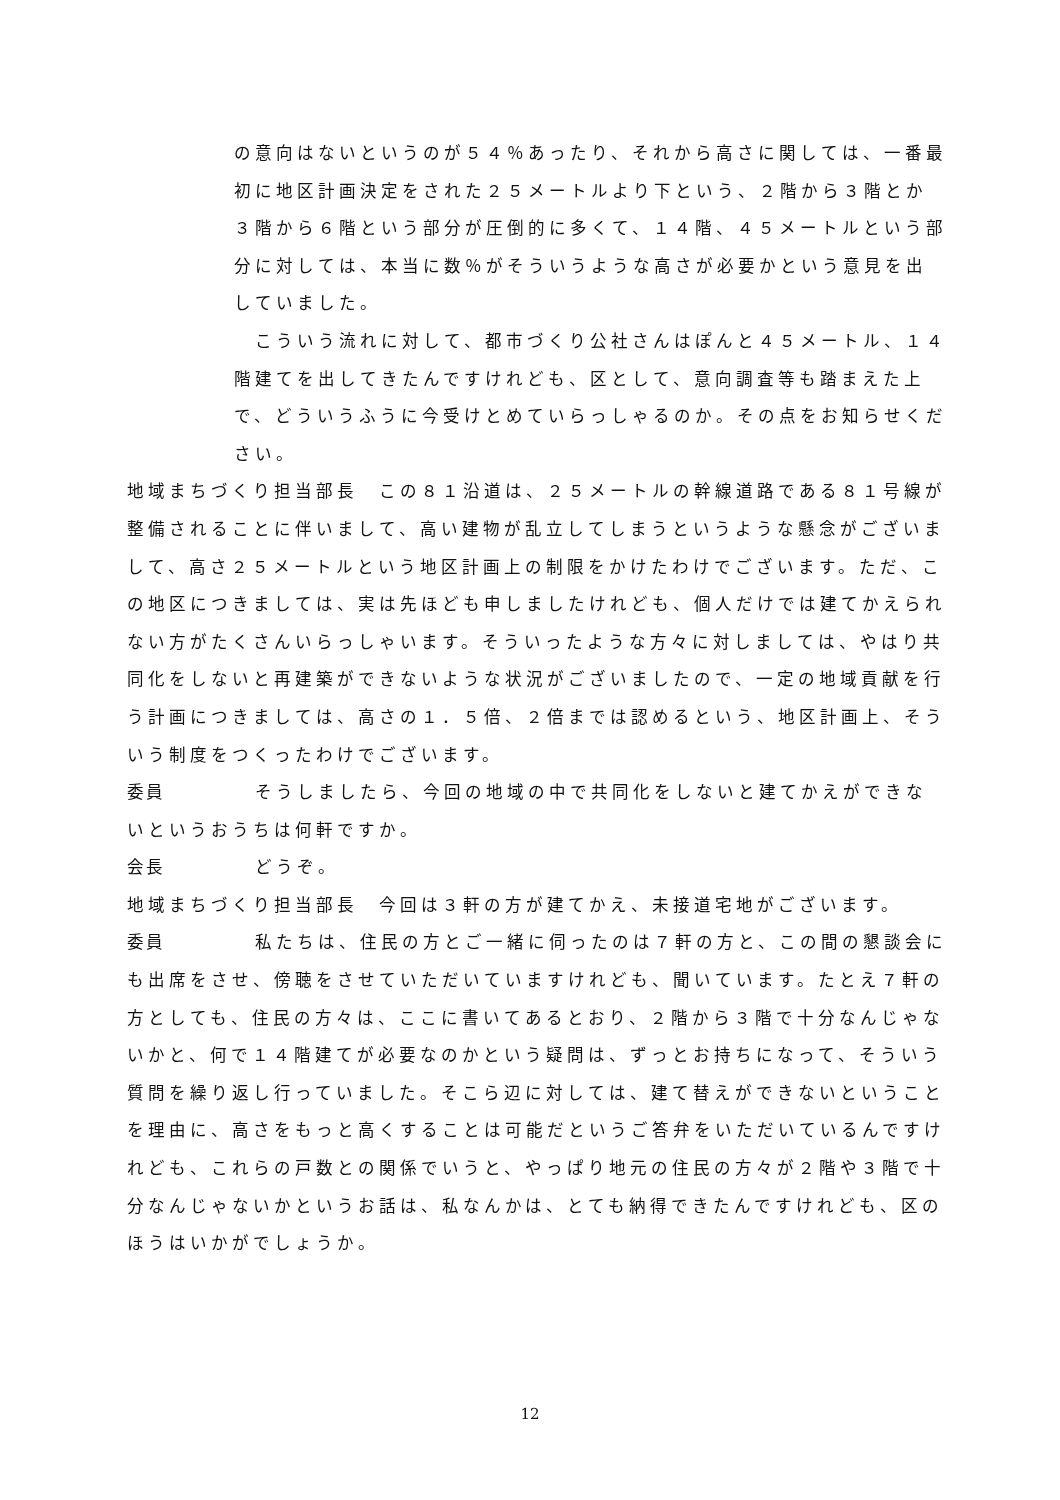の意向はないというのが５４％あったり、それから高さに関しては、一番最初に地区計画決定をされた２５メートルより下という、２階から３階とか３階から６階という部分が圧倒的に多くて、１４階、４５メートルという部分に対しては、本当に数％がそういうような高さが必要かという意見を出していました。
　こういう流れに対して、都市づくり公社さんはぽんと４５メートル、１４階建てを出してきたんですけれども、区として、意向調査等も踏まえた上で、どういうふうに今受けとめていらっしゃるのか。その点をお知らせください。
地域まちづくり担当部長　この８１沿道は、２５メートルの幹線道路である８１号線が整備されることに伴いまして、高い建物が乱立してしまうというような懸念がございまして、高さ２５メートルという地区計画上の制限をかけたわけでございます。ただ、この地区につきましては、実は先ほども申しましたけれども、個人だけでは建てかえられない方がたくさんいらっしゃいます。そういったような方々に対しましては、やはり共同化をしないと再建築ができないような状況がございましたので、一定の地域貢献を行う計画につきましては、高さの１．５倍、２倍までは認めるという、地区計画上、そういう制度をつくったわけでございます。
委員　そうしましたら、今回の地域の中で共同化をしないと建てかえができないというおうちは何軒ですか。
会長　どうぞ。
地域まちづくり担当部長　今回は３軒の方が建てかえ、未接道宅地がございます。
委員　私たちは、住民の方とご一緒に伺ったのは７軒の方と、この間の懇談会にも出席をさせ、傍聴をさせていただいていますけれども、聞いています。たとえ７軒の方としても、住民の方々は、ここに書いてあるとおり、２階から３階で十分なんじゃないかと、何で１４階建てが必要なのかという疑問は、ずっとお持ちになって、そういう質問を繰り返し行っていました。そこら辺に対しては、建て替えができないということを理由に、高さをもっと高くすることは可能だというご答弁をいただいているんですけれども、これらの戸数との関係でいうと、やっぱり地元の住民の方々が２階や３階で十分なんじゃないかというお話は、私なんかは、とても納得できたんですけれども、区のほうはいかがでしょうか。
12